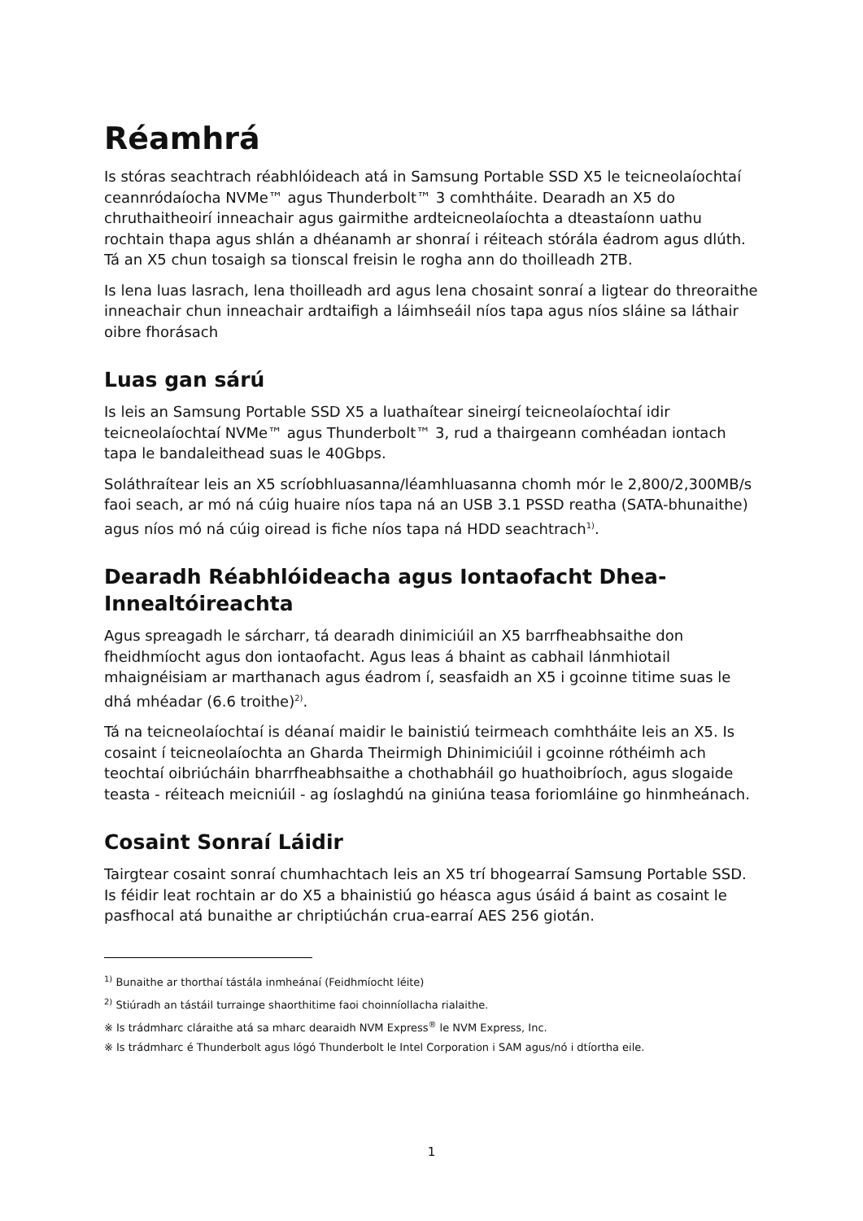Réamhrá
Is stóras seachtrach réabhlóideach atá in Samsung Portable SSD X5 le teicneolaíochtaí ceannródaíocha NVMe™ agus Thunderbolt™ 3 comhtháite. Dearadh an X5 do chruthaitheoirí inneachair agus gairmithe ardteicneolaíochta a dteastaíonn uathu rochtain thapa agus shlán a dhéanamh ar shonraí i réiteach stórála éadrom agus dlúth. Tá an X5 chun tosaigh sa tionscal freisin le rogha ann do thoilleadh 2TB.
Is lena luas lasrach, lena thoilleadh ard agus lena chosaint sonraí a ligtear do threoraithe inneachair chun inneachair ardtaifigh a láimhseáil níos tapa agus níos sláine sa láthair oibre fhorásach
Luas gan sárú
Is leis an Samsung Portable SSD X5 a luathaítear sineirgí teicneolaíochtaí idir teicneolaíochtaí NVMe™ agus Thunderbolt™ 3, rud a thairgeann comhéadan iontach tapa le bandaleithead suas le 40Gbps.
Soláthraítear leis an X5 scríobhluasanna/léamhluasanna chomh mór le 2,800/2,300MB/s faoi seach, ar mó ná cúig huaire níos tapa ná an USB 3.1 PSSD reatha (SATA-bhunaithe) agus níos mó ná cúig oiread is fiche níos tapa ná HDD seachtrach<sup>1)</sup>.
Dearadh Réabhlóideacha agus Iontaofacht Dhea-Innealtóireachta
Agus spreagadh le sárcharr, tá dearadh dinimiciúil an X5 barrfheabhsaithe don fheidhmíocht agus don iontaofacht. Agus leas á bhaint as cabhail lánmhiotail mhaignéisiam ar marthanach agus éadrom í, seasfaidh an X5 i gcoinne titime suas le dhá mhéadar (6.6 troithe)<sup>2)</sup>.
Tá na teicneolaíochtaí is déanaí maidir le bainistiú teirmeach comhtháite leis an X5. Is cosaint í teicneolaíochta an Gharda Theirmigh Dhinimiciúil i gcoinne róthéimh ach teochtaí oibriúcháin bharrfheabhsaithe a chothabháil go huathoibríoch, agus slogaide teasta - réiteach meicniúil - ag íoslaghdú na giniúna teasa foriomláine go hinmheánach.
Cosaint Sonraí Láidir
Tairgtear cosaint sonraí chumhachtach leis an X5 trí bhogearraí Samsung Portable SSD. Is féidir leat rochtain ar do X5 a bhainistiú go héasca agus úsáid á baint as cosaint le pasfhocal atá bunaithe ar chriptiúchán crua-earraí AES 256 giotán.
<sup>1)</sup> Bunaithe ar thorthaí tástála inmheánaí (Feidhmíocht léite)
<sup>2)</sup> Stiúradh an tástáil turrainge shaorthitime faoi choinníollacha rialaithe.
※ Is trádmharc cláraithe atá sa mharc dearaidh NVM Express<sup>®</sup> le NVM Express, Inc.
※ Is trádmharc é Thunderbolt agus lógó Thunderbolt le Intel Corporation i SAM agus/nó i dtíortha eile.
1